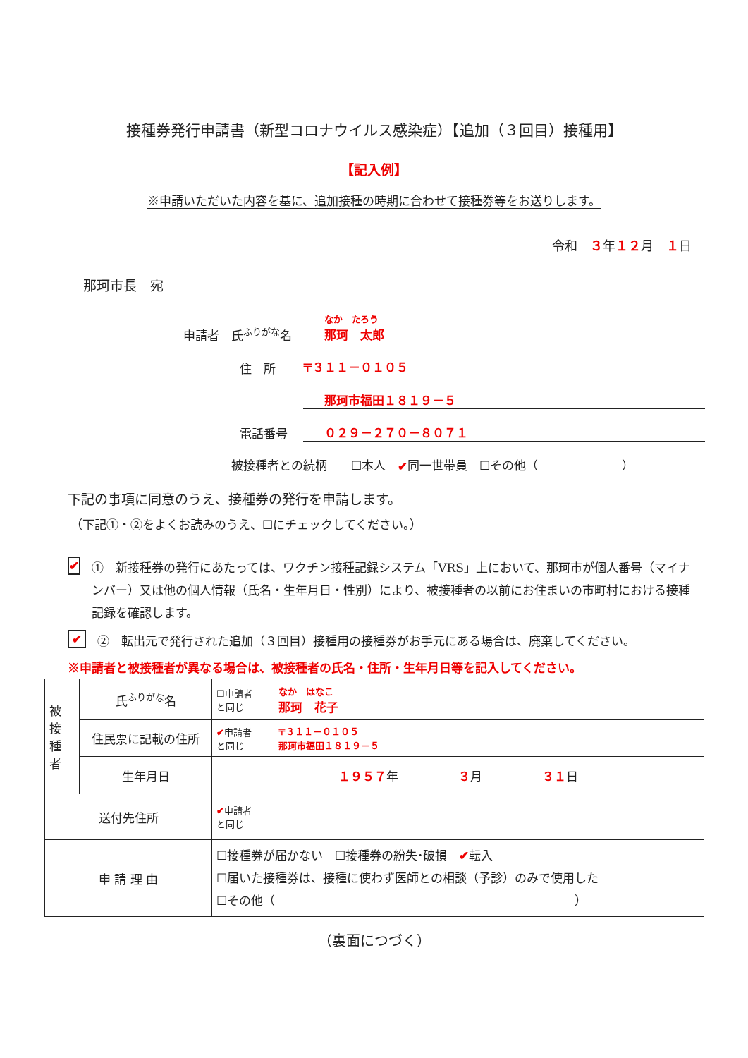接種券発行申請書（新型コロナウイルス感染症）【追加（３回目）接種用】
【記入例】
※申請いただいた内容を基に、追加接種の時期に合わせて接種券等をお送りします。
令和　３年１２月　１日
那珂市長　宛
申請者　氏<sup>ふりがな</sup>名
なか　たろう
那珂　太郎
住　所
〒３１１－０１０５
那珂市福田１８１９－５
電話番号
０２９－２７０－８０７１
被接種者との続柄　　☐本人　✔ 同一世帯員　☐その他（　　　　　　　）
下記の事項に同意のうえ、接種券の発行を申請します。
（下記①・②をよくお読みのうえ、☐にチェックしてください。）
✔ ①　新接種券の発行にあたっては、ワクチン接種記録システム「VRS」上において、那珂市が個人番号（マイナンバー）又は他の個人情報（氏名・生年月日・性別）により、被接種者の以前にお住まいの市町村における接種記録を確認します。
✔ ②　転出元で発行された追加（３回目）接種用の接種券がお手元にある場合は、廃棄してください。
※申請者と被接種者が異なる場合は、被接種者の氏名・住所・生年月日等を記入してください。
| 被 接 種 者 | 氏<sup>ふりがな</sup>名 | ☐申請者 と同じ | なか はなこ 那珂 花子 |
| | 住民票に記載の住所 | ✔ 申請者 と同じ | 〒３１１－０１０５ 那珂市福田１８１９－５ |
| | 生年月日 | １９５７ 年 ３ 月 ３１ 日 | |
| 送付先住所 | | ✔ 申請者 と同じ | |
| 申 請 理 由 | | ☐接種券が届かない ☐接種券の紛失･破損 ✔ 転入 ☐届いた接種券は、接種に使わず医師との相談（予診）のみで使用した ☐その他（ ） | |
（裏面につづく）